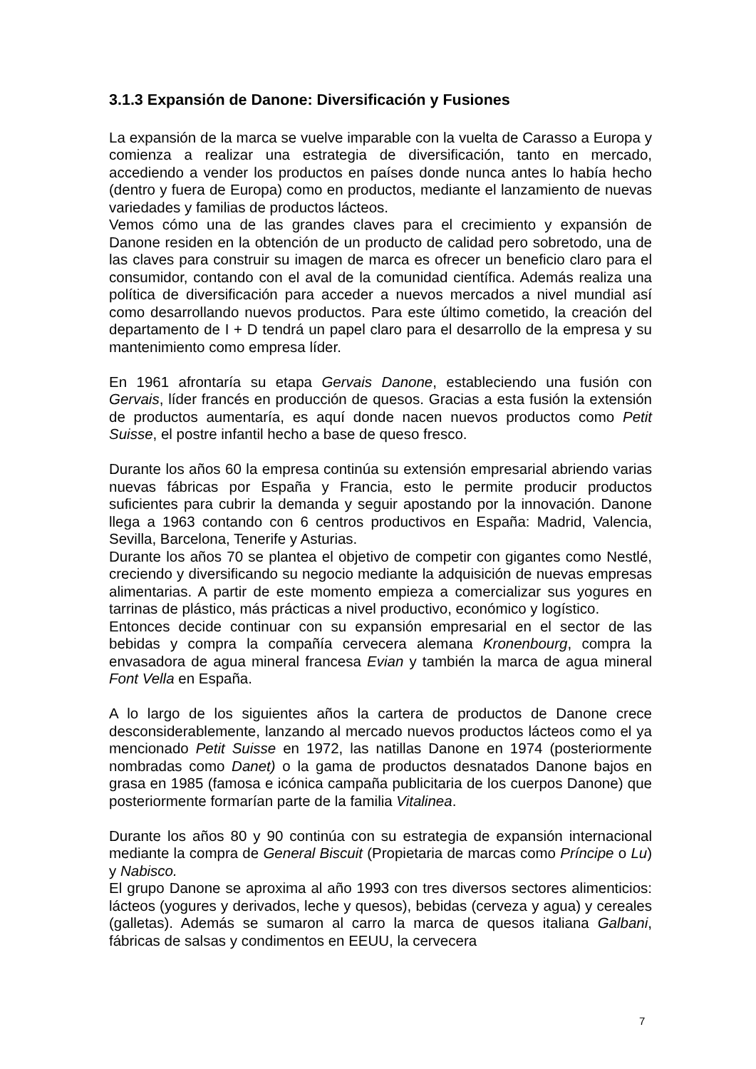3.1.3 Expansión de Danone: Diversificación y Fusiones
La expansión de la marca se vuelve imparable con la vuelta de Carasso a Europa y comienza a realizar una estrategia de diversificación, tanto en mercado, accediendo a vender los productos en países donde nunca antes lo había hecho (dentro y fuera de Europa) como en productos, mediante el lanzamiento de nuevas variedades y familias de productos lácteos.
Vemos cómo una de las grandes claves para el crecimiento y expansión de Danone residen en la obtención de un producto de calidad pero sobretodo, una de las claves para construir su imagen de marca es ofrecer un beneficio claro para el consumidor, contando con el aval de la comunidad científica. Además realiza una política de diversificación para acceder a nuevos mercados a nivel mundial así como desarrollando nuevos productos. Para este último cometido, la creación del departamento de I + D tendrá un papel claro para el desarrollo de la empresa y su mantenimiento como empresa líder.
En 1961 afrontaría su etapa Gervais Danone, estableciendo una fusión con Gervais, líder francés en producción de quesos. Gracias a esta fusión la extensión de productos aumentaría, es aquí donde nacen nuevos productos como Petit Suisse, el postre infantil hecho a base de queso fresco.
Durante los años 60 la empresa continúa su extensión empresarial abriendo varias nuevas fábricas por España y Francia, esto le permite producir productos suficientes para cubrir la demanda y seguir apostando por la innovación. Danone llega a 1963 contando con 6 centros productivos en España: Madrid, Valencia, Sevilla, Barcelona, Tenerife y Asturias.
Durante los años 70 se plantea el objetivo de competir con gigantes como Nestlé, creciendo y diversificando su negocio mediante la adquisición de nuevas empresas alimentarias. A partir de este momento empieza a comercializar sus yogures en tarrinas de plástico, más prácticas a nivel productivo, económico y logístico.
Entonces decide continuar con su expansión empresarial en el sector de las bebidas y compra la compañía cervecera alemana Kronenbourg, compra la envasadora de agua mineral francesa Evian y también la marca de agua mineral Font Vella en España.
A lo largo de los siguientes años la cartera de productos de Danone crece desconsiderablemente, lanzando al mercado nuevos productos lácteos como el ya mencionado Petit Suisse en 1972, las natillas Danone en 1974 (posteriormente nombradas como Danet) o la gama de productos desnatados Danone bajos en grasa en 1985 (famosa e icónica campaña publicitaria de los cuerpos Danone) que posteriormente formarían parte de la familia Vitalinea.
Durante los años 80 y 90 continúa con su estrategia de expansión internacional mediante la compra de General Biscuit (Propietaria de marcas como Príncipe o Lu) y Nabisco.
El grupo Danone se aproxima al año 1993 con tres diversos sectores alimenticios: lácteos (yogures y derivados, leche y quesos), bebidas (cerveza y agua) y cereales (galletas). Además se sumaron al carro la marca de quesos italiana Galbani, fábricas de salsas y condimentos en EEUU, la cervecera
7